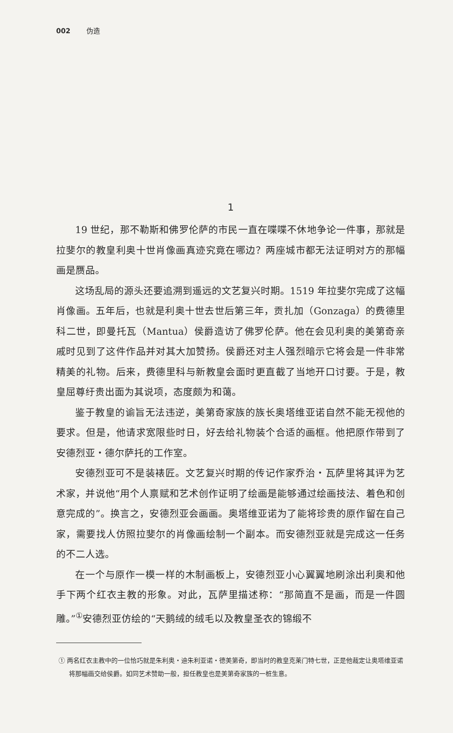002 伪造
1
19 世纪，那不勒斯和佛罗伦萨的市民一直在喋喋不休地争论一件事，那就是拉斐尔的教皇利奥十世肖像画真迹究竟在哪边？两座城市都无法证明对方的那幅画是赝品。
这场乱局的源头还要追溯到遥远的文艺复兴时期。1519 年拉斐尔完成了这幅肖像画。五年后，也就是利奥十世去世后第三年，贡扎加（Gonzaga）的费德里科二世，即曼托瓦（Mantua）侯爵造访了佛罗伦萨。他在会见利奥的美第奇亲戚时见到了这件作品并对其大加赞扬。侯爵还对主人强烈暗示它将会是一件非常精美的礼物。后来，费德里科与新教皇会面时更直截了当地开口讨要。于是，教皇屈尊纡贵出面为其说项，态度颇为和蔼。
鉴于教皇的谕旨无法违逆，美第奇家族的族长奥塔维亚诺自然不能无视他的要求。但是，他请求宽限些时日，好去给礼物装个合适的画框。他把原作带到了安德烈亚・德尔萨托的工作室。
安德烈亚可不是装裱匠。文艺复兴时期的传记作家乔治・瓦萨里将其评为艺术家，并说他“用个人禀赋和艺术创作证明了绘画是能够通过绘画技法、着色和创意完成的”。换言之，安德烈亚会画画。奥塔维亚诺为了能将珍贵的原作留在自己家，需要找人仿照拉斐尔的肖像画绘制一个副本。而安德烈亚就是完成这一任务的不二人选。
在一个与原作一模一样的木制画板上，安德烈亚小心翼翼地刷涂出利奥和他手下两个红衣主教的形象。对此，瓦萨里描述称：“那简直不是画，而是一件圆雕。”<sup>①</sup>安德烈亚仿绘的“天鹅绒的绒毛以及教皇圣衣的锦缎不
① 两名红衣主教中的一位恰巧就是朱利奥・迪朱利亚诺・德美第奇，即当时的教皇克莱门特七世，正是他裁定让奥塔维亚诺将那幅画交给侯爵。如同艺术赞助一般，担任教皇也是美第奇家族的一桩生意。